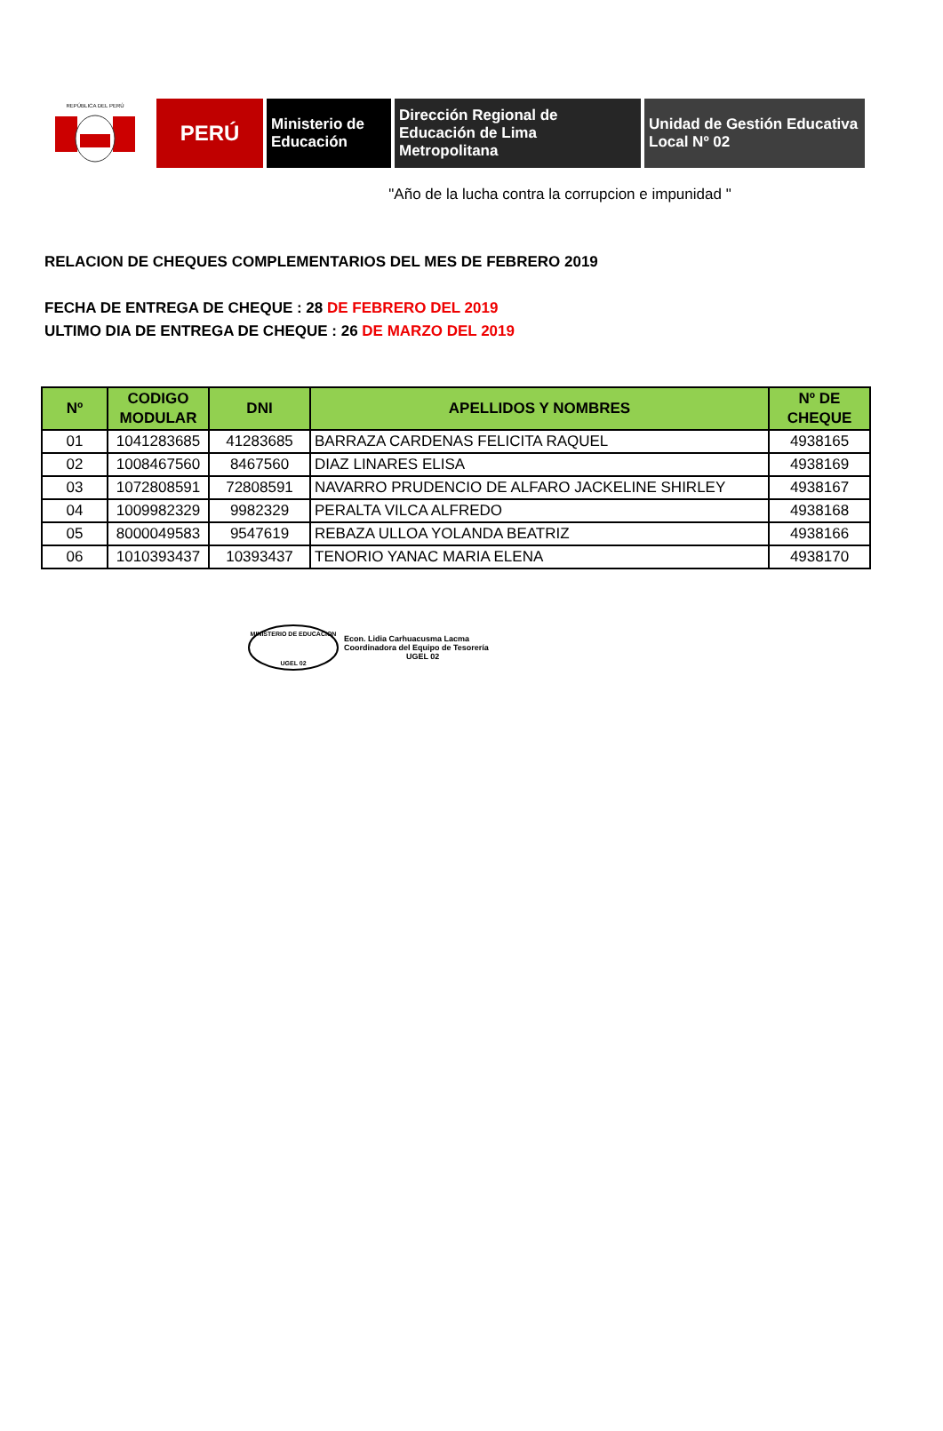REPÚBLICA DEL PERÚ
PERÚ
Ministerio de
Educación
Dirección Regional de
Educación de Lima
Metropolitana
Unidad de Gestión Educativa
Local Nº 02
"Año de la lucha contra la corrupcion e impunidad "
RELACION DE CHEQUES COMPLEMENTARIOS DEL MES DE FEBRERO 2019
FECHA DE ENTREGA DE CHEQUE : 28 DE FEBRERO DEL 2019
ULTIMO DIA DE ENTREGA DE CHEQUE : 26 DE MARZO DEL 2019
| Nº | CODIGO MODULAR | DNI | APELLIDOS Y NOMBRES | Nº DE CHEQUE |
| --- | --- | --- | --- | --- |
| 01 | 1041283685 | 41283685 | BARRAZA CARDENAS FELICITA RAQUEL | 4938165 |
| 02 | 1008467560 | 8467560 | DIAZ LINARES ELISA | 4938169 |
| 03 | 1072808591 | 72808591 | NAVARRO PRUDENCIO DE ALFARO JACKELINE SHIRLEY | 4938167 |
| 04 | 1009982329 | 9982329 | PERALTA VILCA ALFREDO | 4938168 |
| 05 | 8000049583 | 9547619 | REBAZA ULLOA YOLANDA BEATRIZ | 4938166 |
| 06 | 1010393437 | 10393437 | TENORIO YANAC MARIA ELENA | 4938170 |
MINISTERIO DE EDUCACION
UGEL 02
Econ. Lidia Carhuacusma Lacma
Coordinadora del Equipo de Tesorería
UGEL 02